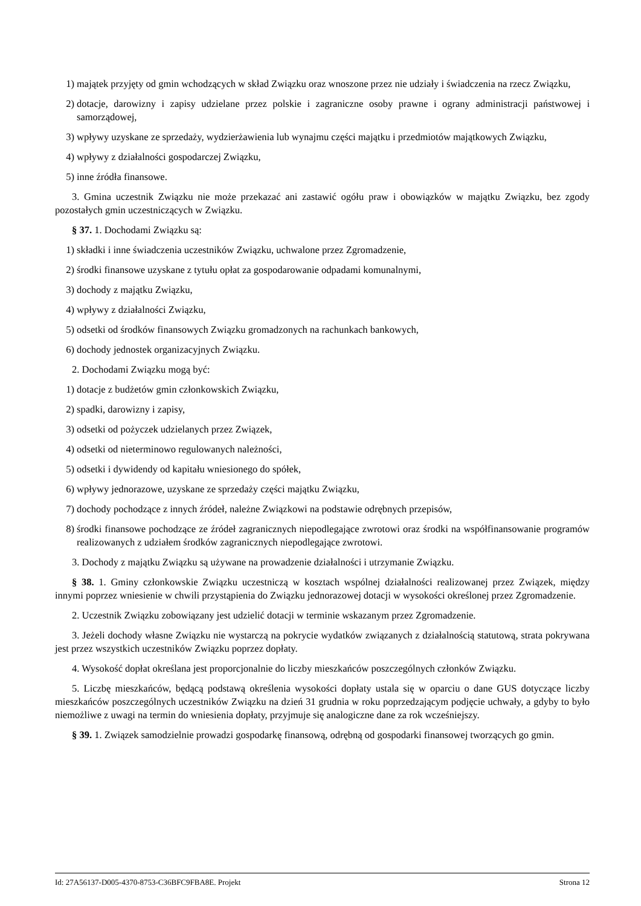1) majątek przyjęty od gmin wchodzących w skład Związku oraz wnoszone przez nie udziały i świadczenia na rzecz Związku,
2) dotacje, darowizny i zapisy udzielane przez polskie i zagraniczne osoby prawne i ograny administracji państwowej i samorządowej,
3) wpływy uzyskane ze sprzedaży, wydzierżawienia lub wynajmu części majątku i przedmiotów majątkowych Związku,
4) wpływy z działalności gospodarczej Związku,
5) inne źródła finansowe.
3. Gmina uczestnik Związku nie może przekazać ani zastawić ogółu praw i obowiązków w majątku Związku, bez zgody pozostałych gmin uczestniczących w Związku.
§ 37. 1. Dochodami Związku są:
1) składki i inne świadczenia uczestników Związku, uchwalone przez Zgromadzenie,
2) środki finansowe uzyskane z tytułu opłat za gospodarowanie odpadami komunalnymi,
3) dochody z majątku Związku,
4) wpływy z działalności Związku,
5) odsetki od środków finansowych Związku gromadzonych na rachunkach bankowych,
6) dochody jednostek organizacyjnych Związku.
2. Dochodami Związku mogą być:
1) dotacje z budżetów gmin członkowskich Związku,
2) spadki, darowizny i zapisy,
3) odsetki od pożyczek udzielanych przez Związek,
4) odsetki od nieterminowo regulowanych należności,
5) odsetki i dywidendy od kapitału wniesionego do spółek,
6) wpływy jednorazowe, uzyskane ze sprzedaży części majątku Związku,
7) dochody pochodzące z innych źródeł, należne Związkowi na podstawie odrębnych przepisów,
8) środki finansowe pochodzące ze źródeł zagranicznych niepodlegające zwrotowi oraz środki na współfinansowanie programów realizowanych z udziałem środków zagranicznych niepodlegające zwrotowi.
3. Dochody z majątku Związku są używane na prowadzenie działalności i utrzymanie Związku.
§ 38. 1. Gminy członkowskie Związku uczestniczą w kosztach wspólnej działalności realizowanej przez Związek, między innymi poprzez wniesienie w chwili przystąpienia do Związku jednorazowej dotacji w wysokości określonej przez Zgromadzenie.
2. Uczestnik Związku zobowiązany jest udzielić dotacji w terminie wskazanym przez Zgromadzenie.
3. Jeżeli dochody własne Związku nie wystarczą na pokrycie wydatków związanych z działalnością statutową, strata pokrywana jest przez wszystkich uczestników Związku poprzez dopłaty.
4. Wysokość dopłat określana jest proporcjonalnie do liczby mieszkańców poszczególnych członków Związku.
5. Liczbę mieszkańców, będącą podstawą określenia wysokości dopłaty ustala się w oparciu o dane GUS dotyczące liczby mieszkańców poszczególnych uczestników Związku na dzień 31 grudnia w roku poprzedzającym podjęcie uchwały, a gdyby to było niemożliwe z uwagi na termin do wniesienia dopłaty, przyjmuje się analogiczne dane za rok wcześniejszy.
§ 39. 1. Związek samodzielnie prowadzi gospodarkę finansową, odrębną od gospodarki finansowej tworzących go gmin.
Id: 27A56137-D005-4370-8753-C36BFC9FBA8E. Projekt Strona 12